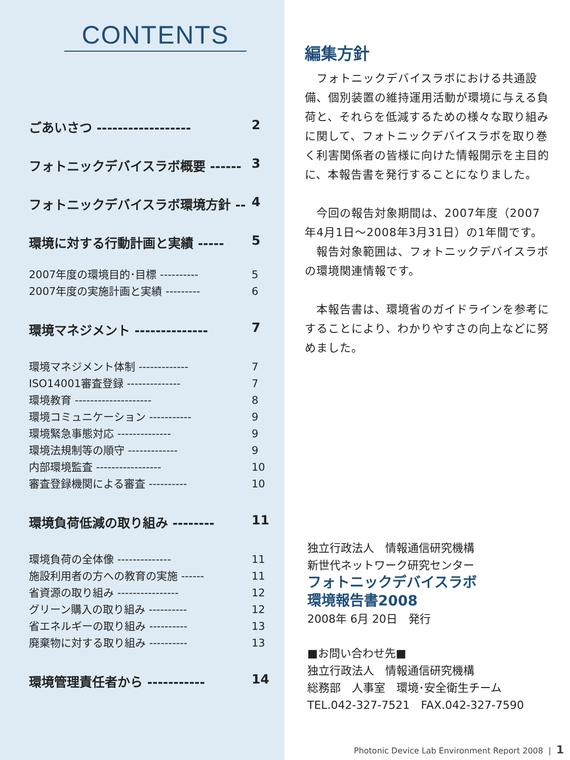CONTENTS
ごあいさつ ------------------ 2
フォトニックデバイスラボ概要 ------ 3
フォトニックデバイスラボ環境方針 -- 4
環境に対する行動計画と実績 ----- 5
2007年度の環境目的･目標 ---------- 5
2007年度の実施計画と実績 --------- 6
環境マネジメント -------------- 7
環境マネジメント体制 ------------- 7
ISO14001審査登録 -------------- 7
環境教育 -------------------- 8
環境コミュニケーション ----------- 9
環境緊急事態対応 -------------- 9
環境法規制等の順守 ------------- 9
内部環境監査 ----------------- 10
審査登録機関による審査 ---------- 10
環境負荷低減の取り組み -------- 11
環境負荷の全体像 -------------- 11
施設利用者の方への教育の実施 ------ 11
省資源の取り組み ---------------- 12
グリーン購入の取り組み ---------- 12
省エネルギーの取り組み ---------- 13
廃棄物に対する取り組み ---------- 13
環境管理責任者から ----------- 14
編集方針
　フォトニックデバイスラボにおける共通設備、個別装置の維持運用活動が環境に与える負荷と、それらを低減するための様々な取り組みに関して、フォトニックデバイスラボを取り巻く利害関係者の皆様に向けた情報開示を主目的に、本報告書を発行することになりました。
　今回の報告対象期間は、2007年度（2007年4月1日～2008年3月31日）の1年間です。
　報告対象範囲は、フォトニックデバイスラボの環境関連情報です。
　本報告書は、環境省のガイドラインを参考にすることにより、わかりやすさの向上などに努めました。
独立行政法人　情報通信研究機構
新世代ネットワーク研究センター
フォトニックデバイスラボ
環境報告書2008
2008年 6月 20日　発行
■お問い合わせ先■
独立行政法人　情報通信研究機構
総務部　人事室　環境･安全衛生チーム
TEL.042-327-7521　FAX.042-327-7590
Photonic Device Lab Environment Report 2008 | 1